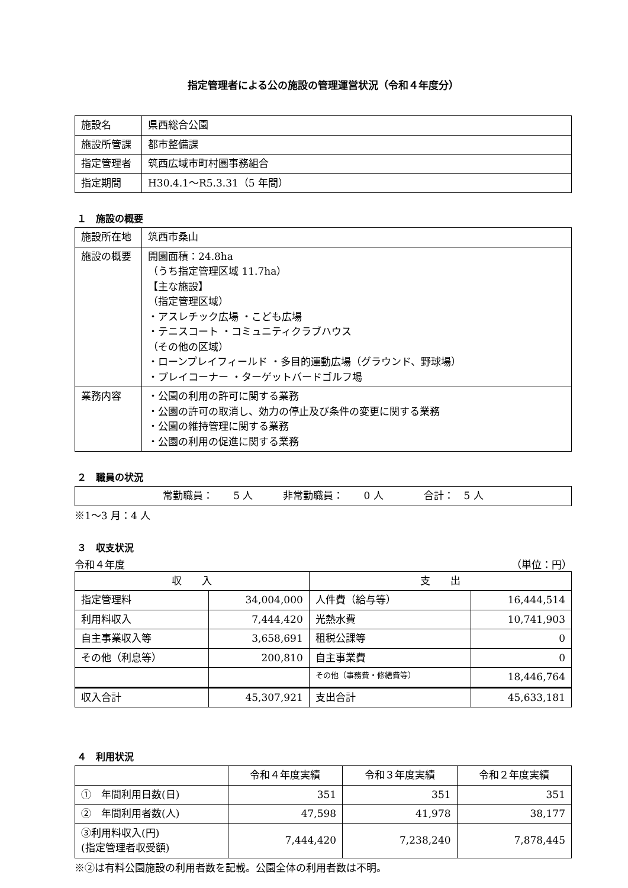指定管理者による公の施設の管理運営状況（令和４年度分）
| 施設名 | 県西総合公園 |
| 施設所管課 | 都市整備課 |
| 指定管理者 | 筑西広域市町村圏事務組合 |
| 指定期間 | H30.4.1～R5.3.31（5 年間） |
１　施設の概要
| 施設所在地 | 筑西市桑山 |
| 施設の概要 | 開園面積：24.8ha （うち指定管理区域 11.7ha） 【主な施設】 （指定管理区域） ・アスレチック広場 ・こども広場 ・テニスコート ・コミュニティクラブハウス （その他の区域） ・ローンプレイフィールド ・多目的運動広場（グラウンド、野球場） ・プレイコーナー ・ターゲットバードゴルフ場 |
| 業務内容 | ・公園の利用の許可に関する業務 ・公園の許可の取消し、効力の停止及び条件の変更に関する業務 ・公園の維持管理に関する業務 ・公園の利用の促進に関する業務 |
２　職員の状況
| 常勤職員： 5 人 非常勤職員： 0 人 合計： 5 人 |
※1～3 月：4 人
３　収支状況
令和４年度 （単位：円）
| 収 入 | | 支 出 | |
| --- | --- | --- | --- |
| 指定管理料 | 34,004,000 | 人件費（給与等） | 16,444,514 |
| 利用料収入 | 7,444,420 | 光熱水費 | 10,741,903 |
| 自主事業収入等 | 3,658,691 | 租税公課等 | 0 |
| その他（利息等） | 200,810 | 自主事業費 | 0 |
| | | その他（事務費・修繕費等） | 18,446,764 |
| 収入合計 | 45,307,921 | 支出合計 | 45,633,181 |
４　利用状況
| | 令和４年度実績 | 令和３年度実績 | 令和２年度実績 |
| --- | --- | --- | --- |
| ① 年間利用日数(日) | 351 | 351 | 351 |
| ② 年間利用者数(人) | 47,598 | 41,978 | 38,177 |
| ③利用料収入(円) (指定管理者収受額) | 7,444,420 | 7,238,240 | 7,878,445 |
※②は有料公園施設の利用者数を記載。公園全体の利用者数は不明。